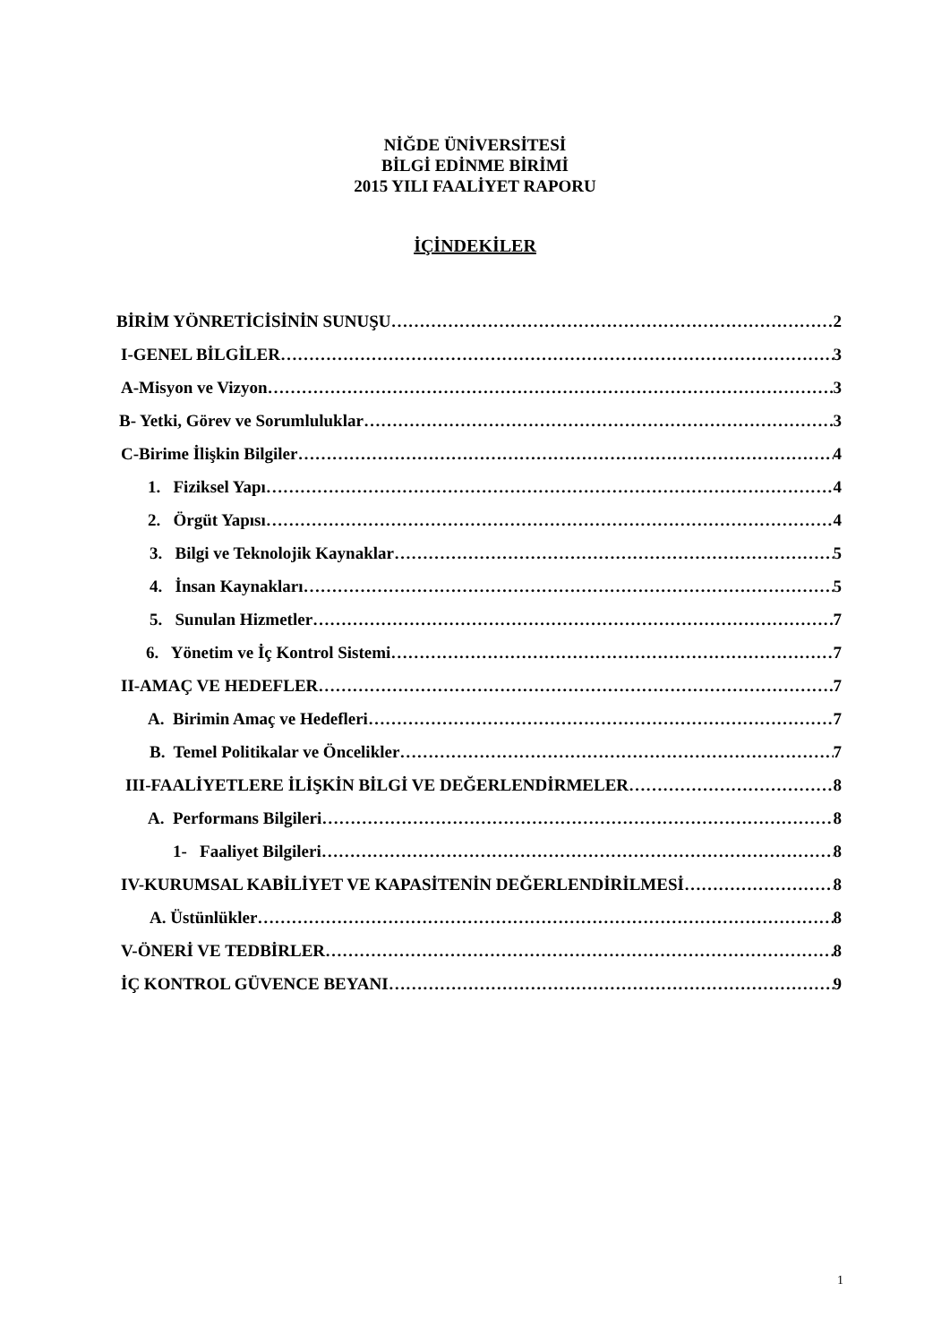NİĞDE ÜNİVERSİTESİ
BİLGİ EDİNME BİRİMİ
2015 YILI FAALİYET RAPORU
İÇİNDEKİLER
BİRİM YÖNRETİCİSİNİN SUNUŞU 2
I-GENEL BİLGİLER 3
A-Misyon ve Vizyon 3
B- Yetki, Görev ve Sorumluluklar 3
C-Birime İlişkin Bilgiler 4
1. Fiziksel Yapı 4
2. Örgüt Yapısı 4
3. Bilgi ve Teknolojik Kaynaklar 5
4. İnsan Kaynakları 5
5. Sunulan Hizmetler 7
6. Yönetim ve İç Kontrol Sistemi 7
II-AMAÇ VE HEDEFLER 7
A. Birimin Amaç ve Hedefleri 7
B. Temel Politikalar ve Öncelikler 7
III-FAALİYETLERE İLİŞKİN BİLGİ VE DEĞERLENDİRMELER 8
A. Performans Bilgileri 8
1- Faaliyet Bilgileri 8
IV-KURUMSAL KABİLİYET VE KAPASİTENİN DEĞERLENDİRİLMESİ 8
A. Üstünlükler 8
V-ÖNERİ VE TEDBİRLER 8
İÇ KONTROL GÜVENCE BEYANI 9
1